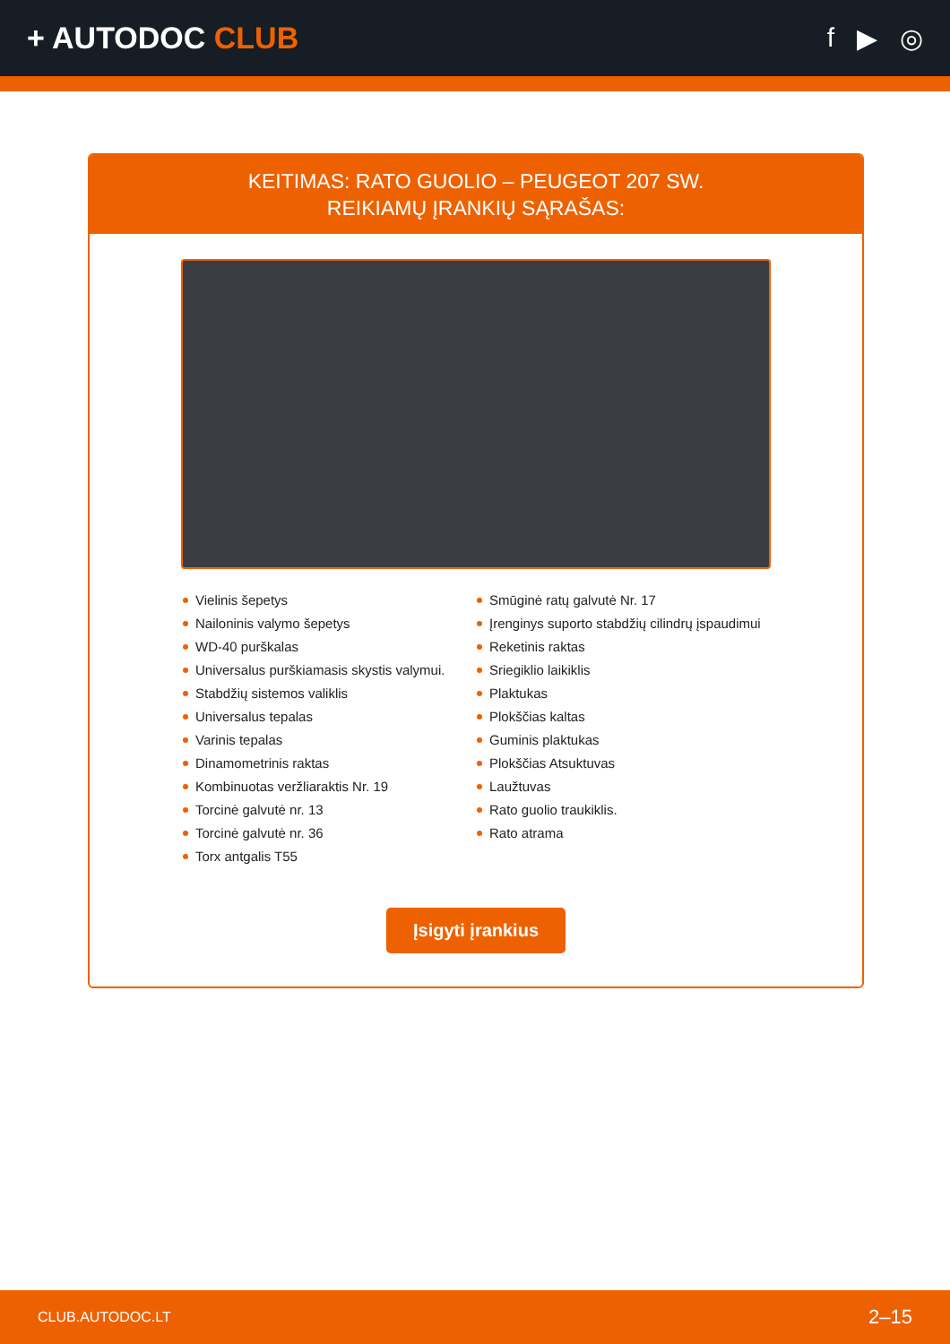+ AUTODOC CLUB f ▶ ◎
KEITIMAS: RATO GUOLIO – PEUGEOT 207 SW.
REIKIAMŲ ĮRANKIŲ SĄRAŠAS:
Vielinis šepetys
Nailoninis valymo šepetys
WD-40 purškalas
Universalus purškiamasis skystis valymui.
Stabdžių sistemos valiklis
Universalus tepalas
Varinis tepalas
Dinamometrinis raktas
Kombinuotas veržliaraktis Nr. 19
Torcinė galvutė nr. 13
Torcinė galvutė nr. 36
Torx antgalis T55
Smūginė ratų galvutė Nr. 17
Įrenginys suporto stabdžių cilindrų įspaudimui
Reketinis raktas
Sriegiklio laikiklis
Plaktukas
Plokščias kaltas
Guminis plaktukas
Plokščias Atsuktuvas
Laužtuvas
Rato guolio traukiklis.
Rato atrama
Įsigyti įrankius
CLUB.AUTODOC.LT 2–15